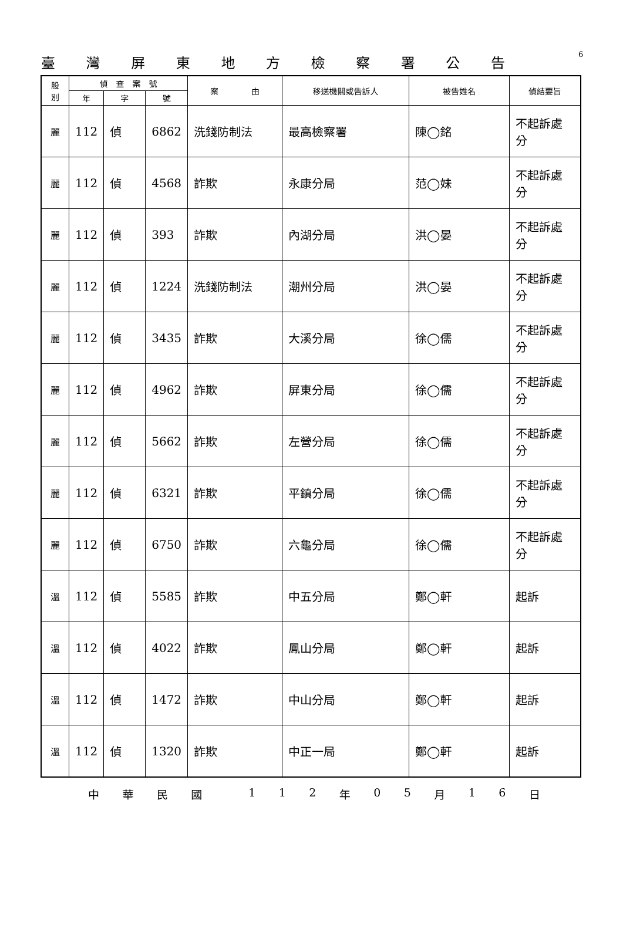6
臺灣屏東地方檢察署公告
| 股別 | 偵 查 案 號 | | | 案 由 | 移送機關或告訴人 | 被告姓名 | 偵結要旨 |
| --- | --- | --- | --- | --- | --- | --- | --- |
| | 年 | 字 | 號 | | | | |
| 麗 | 112 | 偵 | 6862 | 洗錢防制法 | 最高檢察署 | 陳◯銘 | 不起訴處分 |
| 麗 | 112 | 偵 | 4568 | 詐欺 | 永康分局 | 范◯妹 | 不起訴處分 |
| 麗 | 112 | 偵 | 393 | 詐欺 | 內湖分局 | 洪◯晏 | 不起訴處分 |
| 麗 | 112 | 偵 | 1224 | 洗錢防制法 | 潮州分局 | 洪◯晏 | 不起訴處分 |
| 麗 | 112 | 偵 | 3435 | 詐欺 | 大溪分局 | 徐◯儒 | 不起訴處分 |
| 麗 | 112 | 偵 | 4962 | 詐欺 | 屏東分局 | 徐◯儒 | 不起訴處分 |
| 麗 | 112 | 偵 | 5662 | 詐欺 | 左營分局 | 徐◯儒 | 不起訴處分 |
| 麗 | 112 | 偵 | 6321 | 詐欺 | 平鎮分局 | 徐◯儒 | 不起訴處分 |
| 麗 | 112 | 偵 | 6750 | 詐欺 | 六龜分局 | 徐◯儒 | 不起訴處分 |
| 溫 | 112 | 偵 | 5585 | 詐欺 | 中五分局 | 鄭◯軒 | 起訴 |
| 溫 | 112 | 偵 | 4022 | 詐欺 | 鳳山分局 | 鄭◯軒 | 起訴 |
| 溫 | 112 | 偵 | 1472 | 詐欺 | 中山分局 | 鄭◯軒 | 起訴 |
| 溫 | 112 | 偵 | 1320 | 詐欺 | 中正一局 | 鄭◯軒 | 起訴 |
中華民國 112 年 05 月 16 日